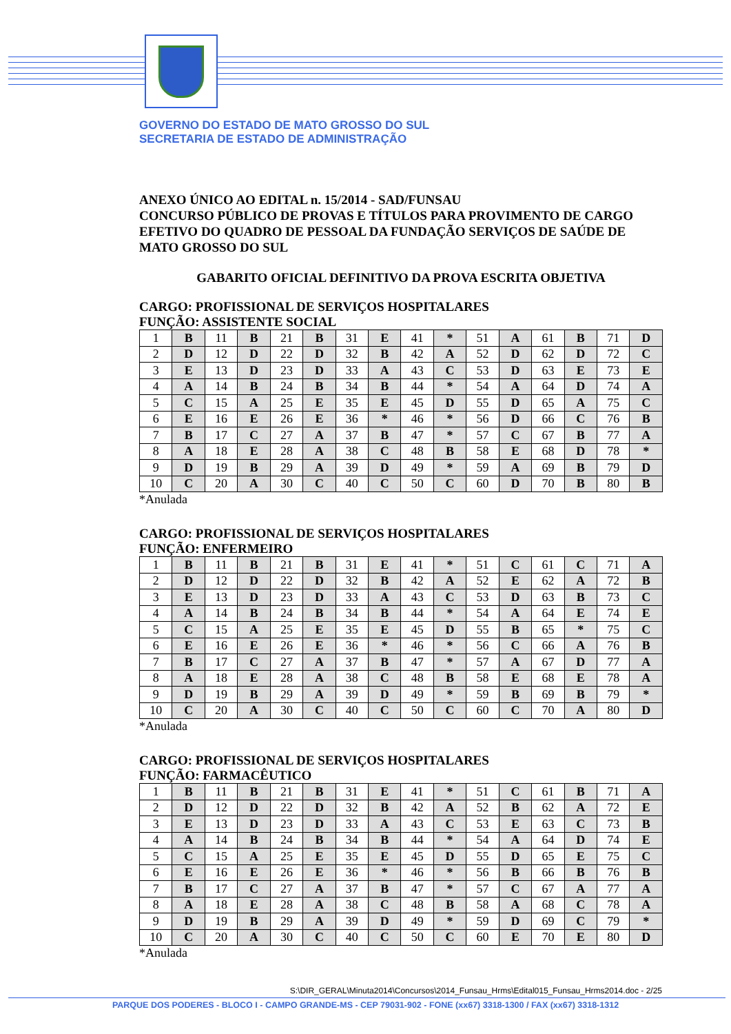GOVERNO DO ESTADO DE MATO GROSSO DO SUL
SECRETARIA DE ESTADO DE ADMINISTRAÇÃO
ANEXO ÚNICO AO EDITAL n. 15/2014 - SAD/FUNSAU
CONCURSO PÚBLICO DE PROVAS E TÍTULOS PARA PROVIMENTO DE CARGO EFETIVO DO QUADRO DE PESSOAL DA FUNDAÇÃO SERVIÇOS DE SAÚDE DE MATO GROSSO DO SUL
GABARITO OFICIAL DEFINITIVO DA PROVA ESCRITA OBJETIVA
CARGO: PROFISSIONAL DE SERVIÇOS HOSPITALARES
FUNÇÃO: ASSISTENTE SOCIAL
| 1 | B | 11 | B | 21 | B | 31 | E | 41 | * | 51 | A | 61 | B | 71 | D |
| 2 | D | 12 | D | 22 | D | 32 | B | 42 | A | 52 | D | 62 | D | 72 | C |
| 3 | E | 13 | D | 23 | D | 33 | A | 43 | C | 53 | D | 63 | E | 73 | E |
| 4 | A | 14 | B | 24 | B | 34 | B | 44 | * | 54 | A | 64 | D | 74 | A |
| 5 | C | 15 | A | 25 | E | 35 | E | 45 | D | 55 | D | 65 | A | 75 | C |
| 6 | E | 16 | E | 26 | E | 36 | * | 46 | * | 56 | D | 66 | C | 76 | B |
| 7 | B | 17 | C | 27 | A | 37 | B | 47 | * | 57 | C | 67 | B | 77 | A |
| 8 | A | 18 | E | 28 | A | 38 | C | 48 | B | 58 | E | 68 | D | 78 | * |
| 9 | D | 19 | B | 29 | A | 39 | D | 49 | * | 59 | A | 69 | B | 79 | D |
| 10 | C | 20 | A | 30 | C | 40 | C | 50 | C | 60 | D | 70 | B | 80 | B |
*Anulada
CARGO: PROFISSIONAL DE SERVIÇOS HOSPITALARES
FUNÇÃO: ENFERMEIRO
| 1 | B | 11 | B | 21 | B | 31 | E | 41 | * | 51 | C | 61 | C | 71 | A |
| 2 | D | 12 | D | 22 | D | 32 | B | 42 | A | 52 | E | 62 | A | 72 | B |
| 3 | E | 13 | D | 23 | D | 33 | A | 43 | C | 53 | D | 63 | B | 73 | C |
| 4 | A | 14 | B | 24 | B | 34 | B | 44 | * | 54 | A | 64 | E | 74 | E |
| 5 | C | 15 | A | 25 | E | 35 | E | 45 | D | 55 | B | 65 | * | 75 | C |
| 6 | E | 16 | E | 26 | E | 36 | * | 46 | * | 56 | C | 66 | A | 76 | B |
| 7 | B | 17 | C | 27 | A | 37 | B | 47 | * | 57 | A | 67 | D | 77 | A |
| 8 | A | 18 | E | 28 | A | 38 | C | 48 | B | 58 | E | 68 | E | 78 | A |
| 9 | D | 19 | B | 29 | A | 39 | D | 49 | * | 59 | B | 69 | B | 79 | * |
| 10 | C | 20 | A | 30 | C | 40 | C | 50 | C | 60 | C | 70 | A | 80 | D |
*Anulada
CARGO: PROFISSIONAL DE SERVIÇOS HOSPITALARES
FUNÇÃO: FARMACÊUTICO
| 1 | B | 11 | B | 21 | B | 31 | E | 41 | * | 51 | C | 61 | B | 71 | A |
| 2 | D | 12 | D | 22 | D | 32 | B | 42 | A | 52 | B | 62 | A | 72 | E |
| 3 | E | 13 | D | 23 | D | 33 | A | 43 | C | 53 | E | 63 | C | 73 | B |
| 4 | A | 14 | B | 24 | B | 34 | B | 44 | * | 54 | A | 64 | D | 74 | E |
| 5 | C | 15 | A | 25 | E | 35 | E | 45 | D | 55 | D | 65 | E | 75 | C |
| 6 | E | 16 | E | 26 | E | 36 | * | 46 | * | 56 | B | 66 | B | 76 | B |
| 7 | B | 17 | C | 27 | A | 37 | B | 47 | * | 57 | C | 67 | A | 77 | A |
| 8 | A | 18 | E | 28 | A | 38 | C | 48 | B | 58 | A | 68 | C | 78 | A |
| 9 | D | 19 | B | 29 | A | 39 | D | 49 | * | 59 | D | 69 | C | 79 | * |
| 10 | C | 20 | A | 30 | C | 40 | C | 50 | C | 60 | E | 70 | E | 80 | D |
*Anulada
S:\DIR_GERAL\Minuta2014\Concursos\2014_Funsau_Hrms\Edital015_Funsau_Hrms2014.doc - 2/25
PARQUE DOS PODERES - BLOCO I - CAMPO GRANDE-MS - CEP 79031-902 - FONE (xx67) 3318-1300 / FAX (xx67) 3318-1312